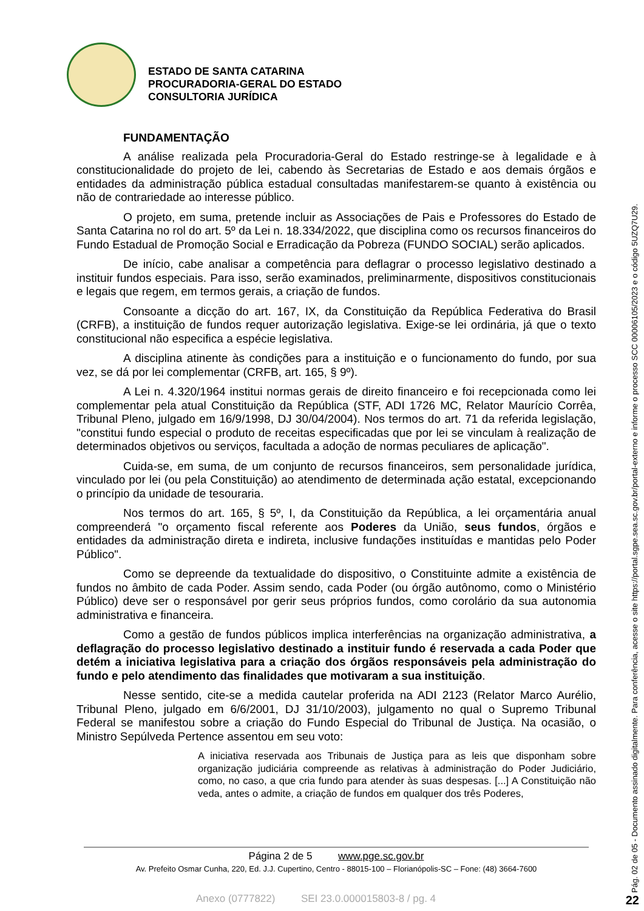ESTADO DE SANTA CATARINA
PROCURADORIA-GERAL DO ESTADO
CONSULTORIA JURÍDICA
FUNDAMENTAÇÃO
A análise realizada pela Procuradoria-Geral do Estado restringe-se à legalidade e à constitucionalidade do projeto de lei, cabendo às Secretarias de Estado e aos demais órgãos e entidades da administração pública estadual consultadas manifestarem-se quanto à existência ou não de contrariedade ao interesse público.
O projeto, em suma, pretende incluir as Associações de Pais e Professores do Estado de Santa Catarina no rol do art. 5º da Lei n. 18.334/2022, que disciplina como os recursos financeiros do Fundo Estadual de Promoção Social e Erradicação da Pobreza (FUNDO SOCIAL) serão aplicados.
De início, cabe analisar a competência para deflagrar o processo legislativo destinado a instituir fundos especiais. Para isso, serão examinados, preliminarmente, dispositivos constitucionais e legais que regem, em termos gerais, a criação de fundos.
Consoante a dicção do art. 167, IX, da Constituição da República Federativa do Brasil (CRFB), a instituição de fundos requer autorização legislativa. Exige-se lei ordinária, já que o texto constitucional não especifica a espécie legislativa.
A disciplina atinente às condições para a instituição e o funcionamento do fundo, por sua vez, se dá por lei complementar (CRFB, art. 165, § 9º).
A Lei n. 4.320/1964 institui normas gerais de direito financeiro e foi recepcionada como lei complementar pela atual Constituição da República (STF, ADI 1726 MC, Relator Maurício Corrêa, Tribunal Pleno, julgado em 16/9/1998, DJ 30/04/2004). Nos termos do art. 71 da referida legislação, "constitui fundo especial o produto de receitas especificadas que por lei se vinculam à realização de determinados objetivos ou serviços, facultada a adoção de normas peculiares de aplicação".
Cuida-se, em suma, de um conjunto de recursos financeiros, sem personalidade jurídica, vinculado por lei (ou pela Constituição) ao atendimento de determinada ação estatal, excepcionando o princípio da unidade de tesouraria.
Nos termos do art. 165, § 5º, I, da Constituição da República, a lei orçamentária anual compreenderá "o orçamento fiscal referente aos Poderes da União, seus fundos, órgãos e entidades da administração direta e indireta, inclusive fundações instituídas e mantidas pelo Poder Público".
Como se depreende da textualidade do dispositivo, o Constituinte admite a existência de fundos no âmbito de cada Poder. Assim sendo, cada Poder (ou órgão autônomo, como o Ministério Público) deve ser o responsável por gerir seus próprios fundos, como corolário da sua autonomia administrativa e financeira.
Como a gestão de fundos públicos implica interferências na organização administrativa, a deflagração do processo legislativo destinado a instituir fundo é reservada a cada Poder que detém a iniciativa legislativa para a criação dos órgãos responsáveis pela administração do fundo e pelo atendimento das finalidades que motivaram a sua instituição.
Nesse sentido, cite-se a medida cautelar proferida na ADI 2123 (Relator Marco Aurélio, Tribunal Pleno, julgado em 6/6/2001, DJ 31/10/2003), julgamento no qual o Supremo Tribunal Federal se manifestou sobre a criação do Fundo Especial do Tribunal de Justiça. Na ocasião, o Ministro Sepúlveda Pertence assentou em seu voto:
A iniciativa reservada aos Tribunais de Justiça para as leis que disponham sobre organização judiciária compreende as relativas à administração do Poder Judiciário, como, no caso, a que cria fundo para atender às suas despesas. [...] A Constituição não veda, antes o admite, a criação de fundos em qualquer dos três Poderes,
Página 2 de 5 www.pge.sc.gov.br
Av. Prefeito Osmar Cunha, 220, Ed. J.J. Cupertino, Centro - 88015-100 – Florianópolis-SC – Fone: (48) 3664-7600
Anexo (0777822) SEI 23.0.000015803-8 / pg. 4
Pág. 02 de 05 - Documento assinado digitalmente. Para conferência, acesse o site https://portal.sgpe.sea.sc.gov.br/portal-externo e informe o processo SCC 00006105/2023 e o código 5UZQ7U29.
22